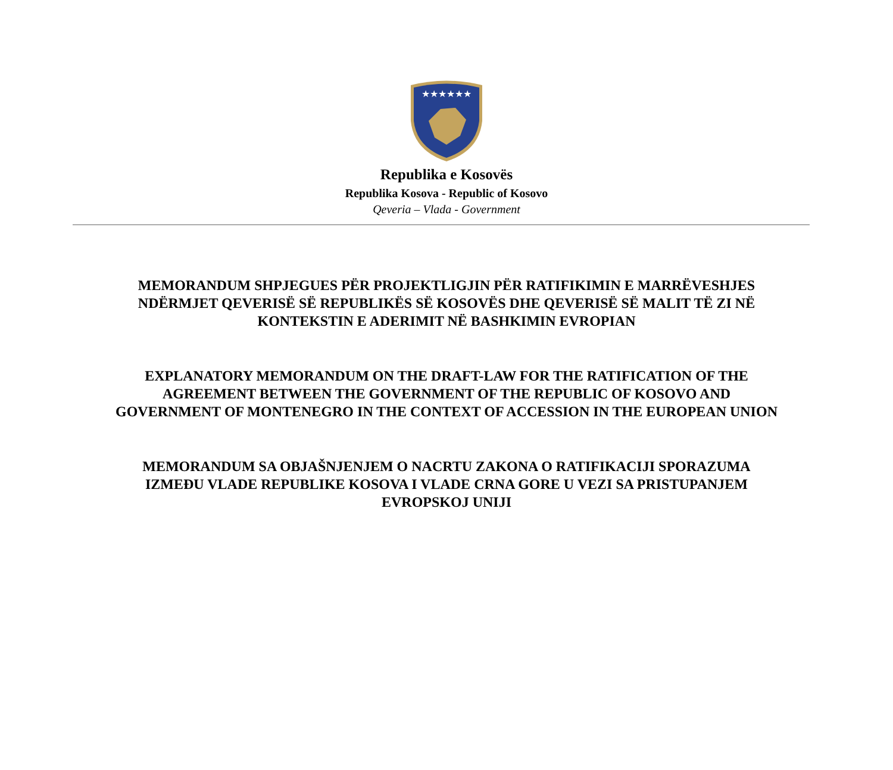★★★★★★
Republika e Kosovës
Republika Kosova - Republic of Kosovo
Qeveria – Vlada - Government
MEMORANDUM SHPJEGUES PËR PROJEKTLIGJIN PËR RATIFIKIMIN E MARRËVESHJES
NDËRMJET QEVERISË SË REPUBLIKËS SË KOSOVËS DHE QEVERISË SË MALIT TË ZI NË
KONTEKSTIN E ADERIMIT NË BASHKIMIN EVROPIAN
EXPLANATORY MEMORANDUM ON THE DRAFT-LAW FOR THE RATIFICATION OF THE
AGREEMENT BETWEEN THE GOVERNMENT OF THE REPUBLIC OF KOSOVO AND
GOVERNMENT OF MONTENEGRO IN THE CONTEXT OF ACCESSION IN THE EUROPEAN UNION
MEMORANDUM SA OBJAŠNJENJEM O NACRTU ZAKONA O RATIFIKACIJI SPORAZUMA
IZMEĐU VLADE REPUBLIKE KOSOVA I VLADE CRNA GORE U VEZI SA PRISTUPANJEM
EVROPSKOJ UNIJI